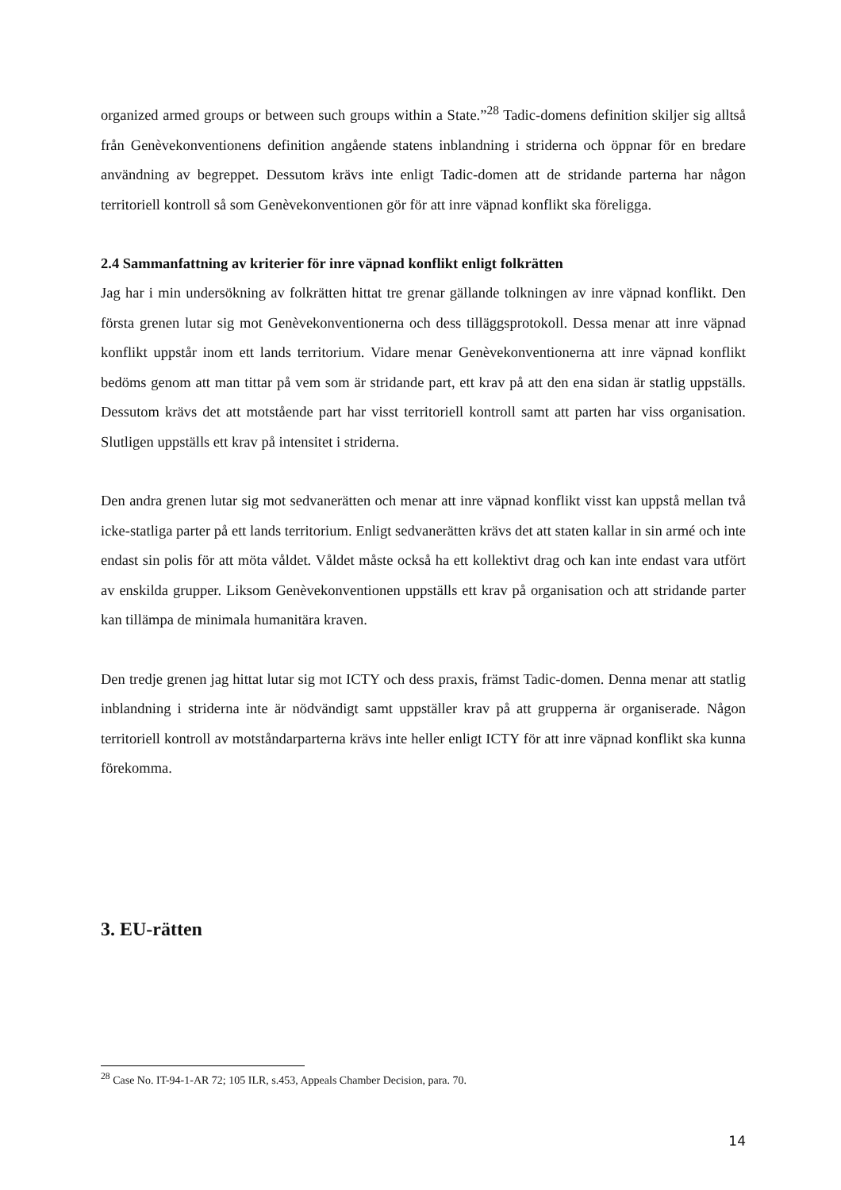organized armed groups or between such groups within a State.”<sup>28</sup> Tadic-domens definition skiljer sig alltså från Genèvekonventionens definition angående statens inblandning i striderna och öppnar för en bredare användning av begreppet. Dessutom krävs inte enligt Tadic-domen att de stridande parterna har någon territoriell kontroll så som Genèvekonventionen gör för att inre väpnad konflikt ska föreligga.
2.4 Sammanfattning av kriterier för inre väpnad konflikt enligt folkrätten
Jag har i min undersökning av folkrätten hittat tre grenar gällande tolkningen av inre väpnad konflikt. Den första grenen lutar sig mot Genèvekonventionerna och dess tilläggsprotokoll. Dessa menar att inre väpnad konflikt uppstår inom ett lands territorium. Vidare menar Genèvekonventionerna att inre väpnad konflikt bedöms genom att man tittar på vem som är stridande part, ett krav på att den ena sidan är statlig uppställs. Dessutom krävs det att motstående part har visst territoriell kontroll samt att parten har viss organisation. Slutligen uppställs ett krav på intensitet i striderna.
Den andra grenen lutar sig mot sedvanerätten och menar att inre väpnad konflikt visst kan uppstå mellan två icke-statliga parter på ett lands territorium. Enligt sedvanerätten krävs det att staten kallar in sin armé och inte endast sin polis för att möta våldet. Våldet måste också ha ett kollektivt drag och kan inte endast vara utfört av enskilda grupper. Liksom Genèvekonventionen uppställs ett krav på organisation och att stridande parter kan tillämpa de minimala humanitära kraven.
Den tredje grenen jag hittat lutar sig mot ICTY och dess praxis, främst Tadic-domen. Denna menar att statlig inblandning i striderna inte är nödvändigt samt uppställer krav på att grupperna är organiserade. Någon territoriell kontroll av motståndarparterna krävs inte heller enligt ICTY för att inre väpnad konflikt ska kunna förekomma.
3. EU-rätten
<sup>28</sup> Case No. IT-94-1-AR 72; 105 ILR, s.453, Appeals Chamber Decision, para. 70.
14